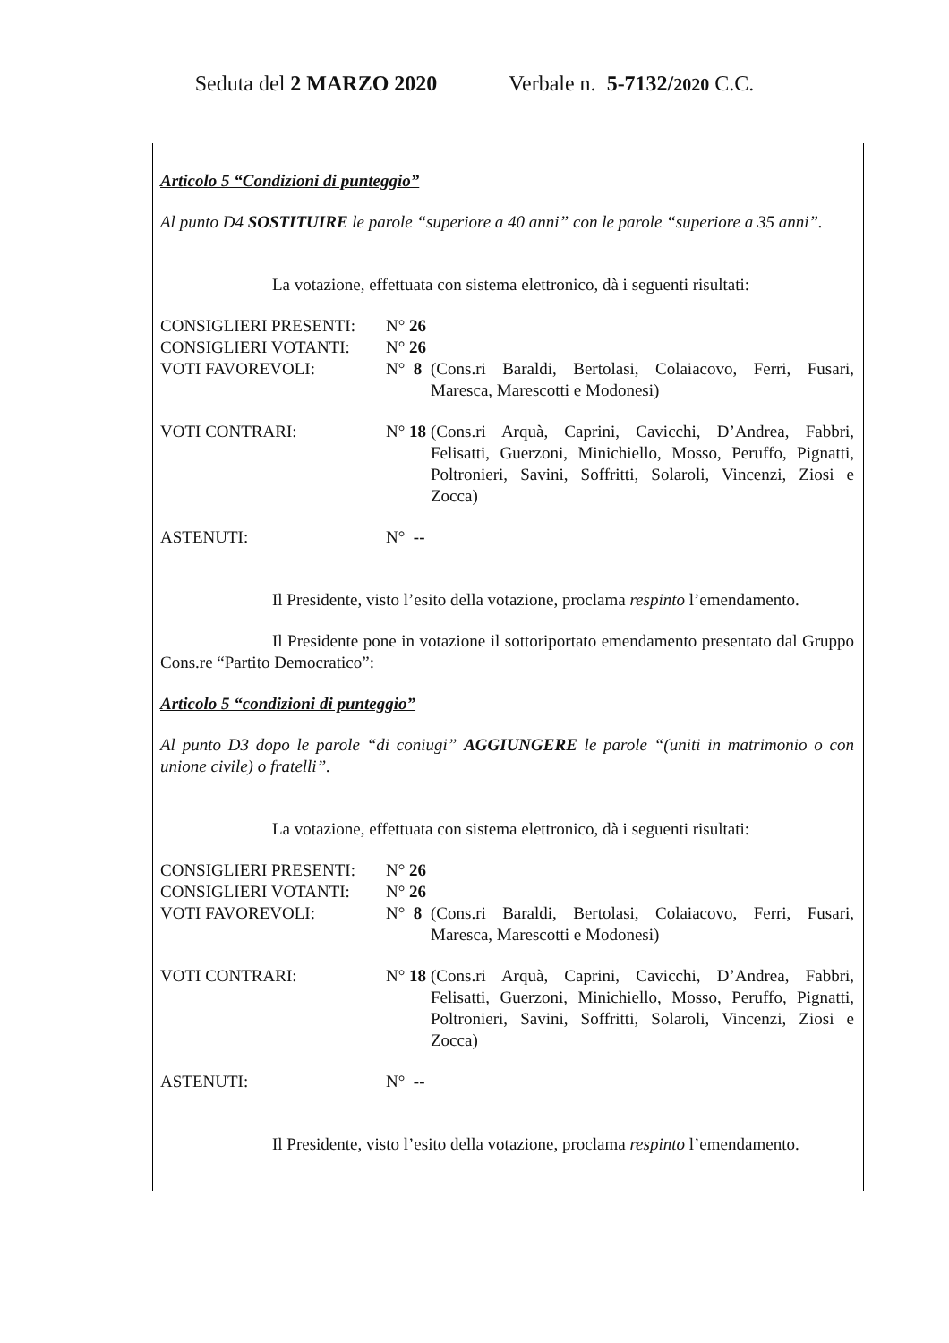Seduta del 2 MARZO 2020 Verbale n. 5-7132/2020 C.C.
Articolo 5 “Condizioni di punteggio”
Al punto D4 SOSTITUIRE le parole “superiore a 40 anni” con le parole “superiore a 35 anni”.
La votazione, effettuata con sistema elettronico, dà i seguenti risultati:
| CONSIGLIERI PRESENTI: | N° 26 | |
| CONSIGLIERI VOTANTI: | N° 26 | |
| VOTI FAVOREVOLI: | N° 8 | (Cons.ri Baraldi, Bertolasi, Colaiacovo, Ferri, Fusari, Maresca, Marescotti e Modonesi) |
| VOTI CONTRARI: | N° 18 | (Cons.ri Arquà, Caprini, Cavicchi, D’Andrea, Fabbri, Felisatti, Guerzoni, Minichiello, Mosso, Peruffo, Pignatti, Poltronieri, Savini, Soffritti, Solaroli, Vincenzi, Ziosi e Zocca) |
| ASTENUTI: | N° -- | |
Il Presidente, visto l’esito della votazione, proclama respinto l’emendamento.
Il Presidente pone in votazione il sottoriportato emendamento presentato dal Gruppo Cons.re “Partito Democratico”:
Articolo 5 “condizioni di punteggio”
Al punto D3 dopo le parole “di coniugi” AGGIUNGERE le parole “(uniti in matrimonio o con unione civile) o fratelli”.
La votazione, effettuata con sistema elettronico, dà i seguenti risultati:
| CONSIGLIERI PRESENTI: | N° 26 | |
| CONSIGLIERI VOTANTI: | N° 26 | |
| VOTI FAVOREVOLI: | N° 8 | (Cons.ri Baraldi, Bertolasi, Colaiacovo, Ferri, Fusari, Maresca, Marescotti e Modonesi) |
| VOTI CONTRARI: | N° 18 | (Cons.ri Arquà, Caprini, Cavicchi, D’Andrea, Fabbri, Felisatti, Guerzoni, Minichiello, Mosso, Peruffo, Pignatti, Poltronieri, Savini, Soffritti, Solaroli, Vincenzi, Ziosi e Zocca) |
| ASTENUTI: | N° -- | |
Il Presidente, visto l’esito della votazione, proclama respinto l’emendamento.